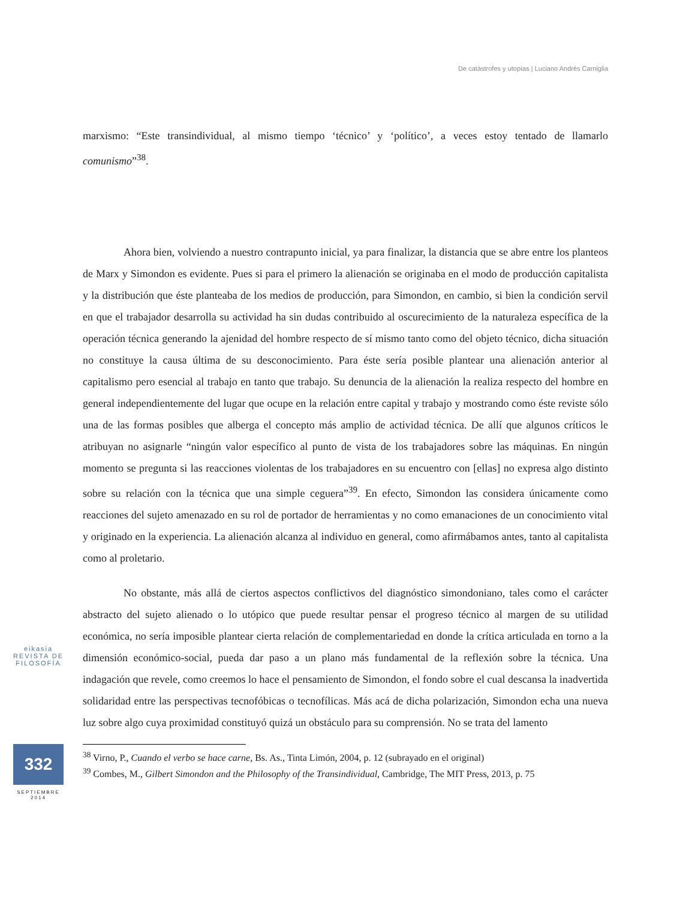De catástrofes y utopías | Luciano Andrés Carniglia
marxismo: “Este transindividual, al mismo tiempo ‘técnico’ y ‘político’, a veces estoy tentado de llamarlo comunismo”<sup>38</sup>.
Ahora bien, volviendo a nuestro contrapunto inicial, ya para finalizar, la distancia que se abre entre los planteos de Marx y Simondon es evidente. Pues si para el primero la alienación se originaba en el modo de producción capitalista y la distribución que éste planteaba de los medios de producción, para Simondon, en cambio, si bien la condición servil en que el trabajador desarrolla su actividad ha sin dudas contribuido al oscurecimiento de la naturaleza específica de la operación técnica generando la ajenidad del hombre respecto de sí mismo tanto como del objeto técnico, dicha situación no constituye la causa última de su desconocimiento. Para éste sería posible plantear una alienación anterior al capitalismo pero esencial al trabajo en tanto que trabajo. Su denuncia de la alienación la realiza respecto del hombre en general independientemente del lugar que ocupe en la relación entre capital y trabajo y mostrando como éste reviste sólo una de las formas posibles que alberga el concepto más amplio de actividad técnica. De allí que algunos críticos le atribuyan no asignarle “ningún valor específico al punto de vista de los trabajadores sobre las máquinas. En ningún momento se pregunta si las reacciones violentas de los trabajadores en su encuentro con [ellas] no expresa algo distinto sobre su relación con la técnica que una simple ceguera”<sup>39</sup>. En efecto, Simondon las considera únicamente como reacciones del sujeto amenazado en su rol de portador de herramientas y no como emanaciones de un conocimiento vital y originado en la experiencia. La alienación alcanza al individuo en general, como afirmábamos antes, tanto al capitalista como al proletario.
No obstante, más allá de ciertos aspectos conflictivos del diagnóstico simondoniano, tales como el carácter abstracto del sujeto alienado o lo utópico que puede resultar pensar el progreso técnico al margen de su utilidad económica, no sería imposible plantear cierta relación de complementariedad en donde la crítica articulada en torno a la dimensión económico-social, pueda dar paso a un plano más fundamental de la reflexión sobre la técnica. Una indagación que revele, como creemos lo hace el pensamiento de Simondon, el fondo sobre el cual descansa la inadvertida solidaridad entre las perspectivas tecnofóbicas o tecnofílicas. Más acá de dicha polarización, Simondon echa una nueva luz sobre algo cuya proximidad constituyó quizá un obstáculo para su comprensión. No se trata del lamento
<sup>38</sup> Virno, P., Cuando el verbo se hace carne, Bs. As., Tinta Limón, 2004, p. 12 (subrayado en el original)
<sup>39</sup> Combes, M., Gilbert Simondon and the Philosophy of the Transindividual, Cambridge, The MIT Press, 2013, p. 75
eikasia
REVISTA DE FILOSOFÍA
332
SEPTIEMBRE
2014